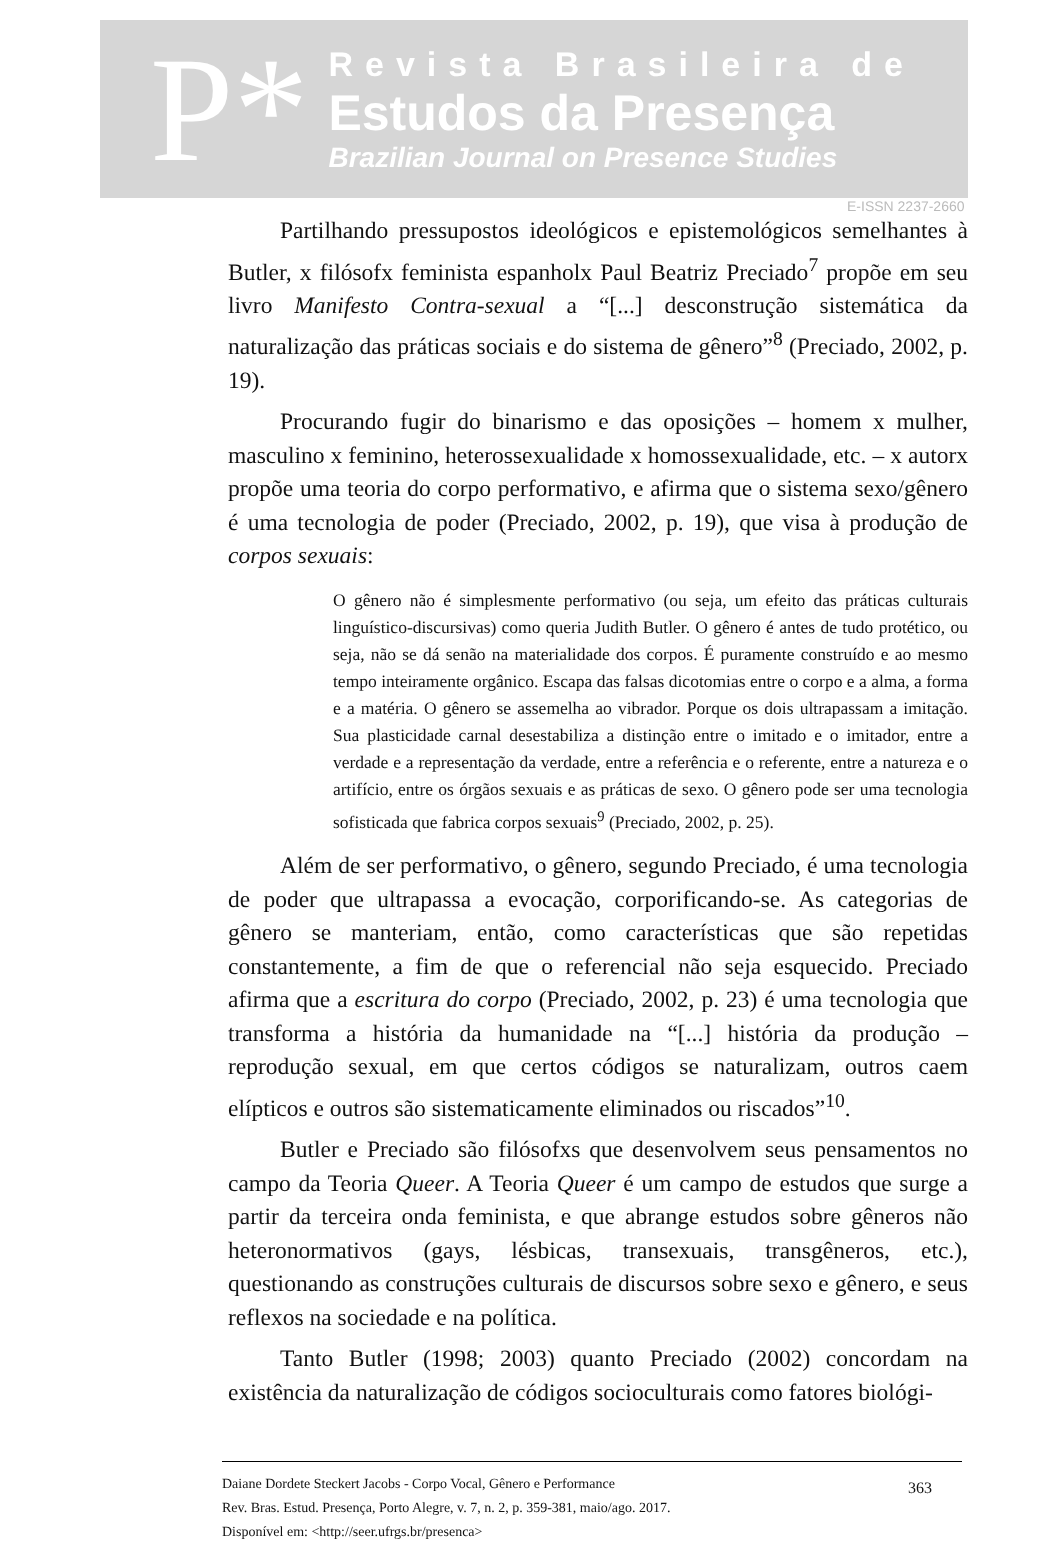P*
Revista Brasileira de
Estudos da Presença
Brazilian Journal on Presence Studies
E-ISSN 2237-2660
Partilhando pressupostos ideológicos e epistemológicos semelhantes à Butler, x filósofx feminista espanholx Paul Beatriz Preciado<sup>7</sup> propõe em seu livro Manifesto Contra-sexual a “[...] desconstrução sistemática da naturalização das práticas sociais e do sistema de gênero”<sup>8</sup> (Preciado, 2002, p. 19).
Procurando fugir do binarismo e das oposições – homem x mulher, masculino x feminino, heterossexualidade x homossexualidade, etc. – x autorx propõe uma teoria do corpo performativo, e afirma que o sistema sexo/gênero é uma tecnologia de poder (Preciado, 2002, p. 19), que visa à produção de corpos sexuais:
O gênero não é simplesmente performativo (ou seja, um efeito das práticas culturais linguístico-discursivas) como queria Judith Butler. O gênero é antes de tudo protético, ou seja, não se dá senão na materialidade dos corpos. É puramente construído e ao mesmo tempo inteiramente orgânico. Escapa das falsas dicotomias entre o corpo e a alma, a forma e a matéria. O gênero se assemelha ao vibrador. Porque os dois ultrapassam a imitação. Sua plasticidade carnal desestabiliza a distinção entre o imitado e o imitador, entre a verdade e a representação da verdade, entre a referência e o referente, entre a natureza e o artifício, entre os órgãos sexuais e as práticas de sexo. O gênero pode ser uma tecnologia sofisticada que fabrica corpos sexuais<sup>9</sup> (Preciado, 2002, p. 25).
Além de ser performativo, o gênero, segundo Preciado, é uma tecnologia de poder que ultrapassa a evocação, corporificando-se. As categorias de gênero se manteriam, então, como características que são repetidas constantemente, a fim de que o referencial não seja esquecido. Preciado afirma que a escritura do corpo (Preciado, 2002, p. 23) é uma tecnologia que transforma a história da humanidade na “[...] história da produção – reprodução sexual, em que certos códigos se naturalizam, outros caem elípticos e outros são sistematicamente eliminados ou riscados”<sup>10</sup>.
Butler e Preciado são filósofxs que desenvolvem seus pensamentos no campo da Teoria Queer. A Teoria Queer é um campo de estudos que surge a partir da terceira onda feminista, e que abrange estudos sobre gêneros não heteronormativos (gays, lésbicas, transexuais, transgêneros, etc.), questionando as construções culturais de discursos sobre sexo e gênero, e seus reflexos na sociedade e na política.
Tanto Butler (1998; 2003) quanto Preciado (2002) concordam na existência da naturalização de códigos socioculturais como fatores biológi-
363 Daiane Dordete Steckert Jacobs - Corpo Vocal, Gênero e Performance
Rev. Bras. Estud. Presença, Porto Alegre, v. 7, n. 2, p. 359-381, maio/ago. 2017.
Disponível em: <http://seer.ufrgs.br/presenca>